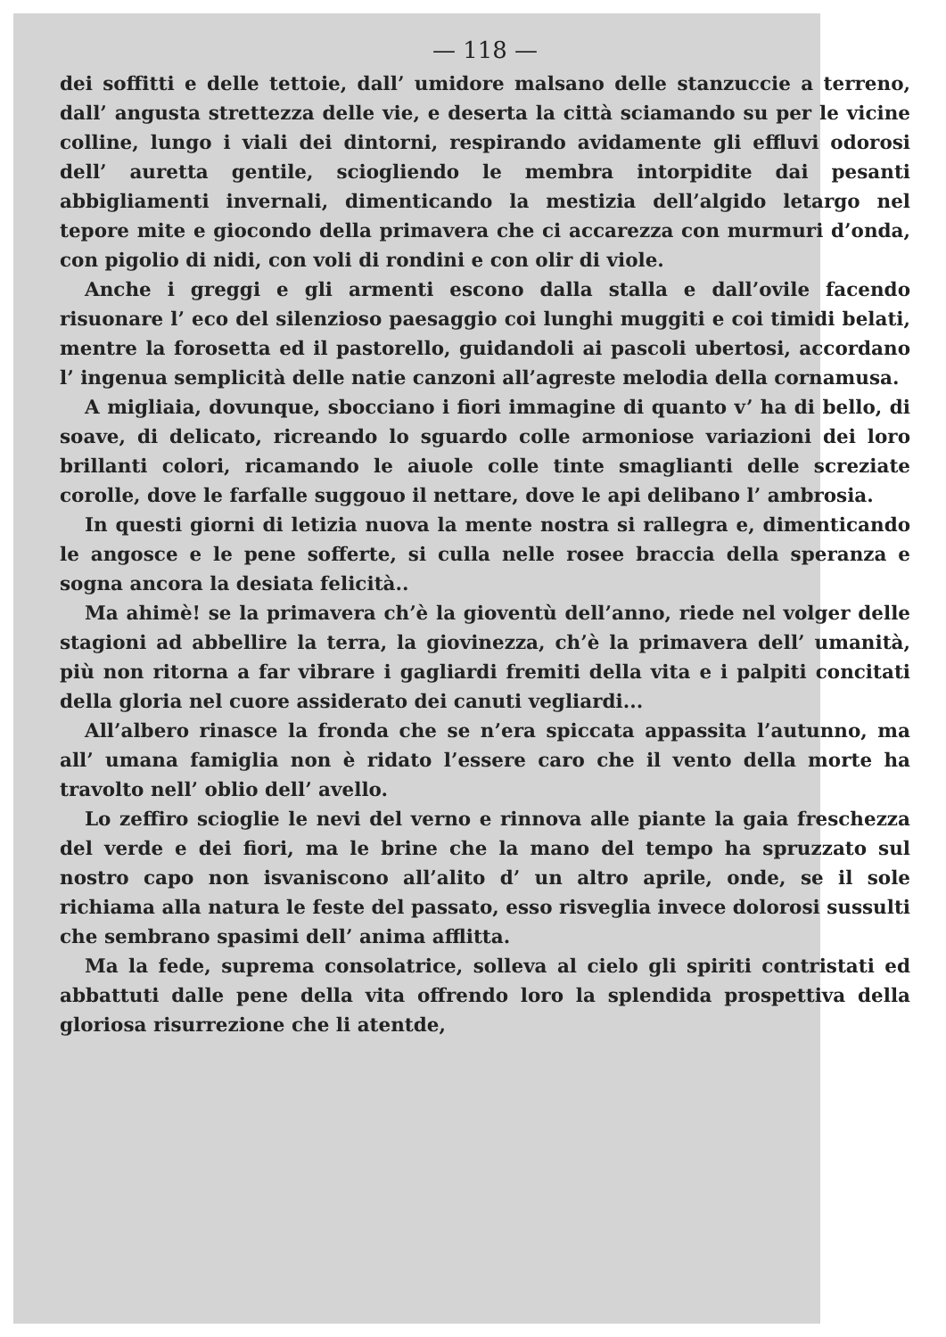— 118 —
dei soffitti e delle tettoie, dall’ umidore malsano delle stanzuccie a terreno, dall’ angusta strettezza delle vie, e deserta la città sciamando su per le vicine colline, lungo i viali dei dintorni, respirando avidamente gli effluvi odorosi dell’ auretta gentile, sciogliendo le membra intorpidite dai pesanti abbigliamenti invernali, dimenticando la mestizia dell’algido letargo nel tepore mite e giocondo della primavera che ci accarezza con murmuri d’onda, con pigolio di nidi, con voli di rondini e con olir di viole.
Anche i greggi e gli armenti escono dalla stalla e dall’ovile facendo risuonare l’ eco del silenzioso paesaggio coi lunghi muggiti e coi timidi belati, mentre la forosetta ed il pastorello, guidandoli ai pascoli ubertosi, accordano l’ ingenua semplicità delle natie canzoni all’agreste melodia della cornamusa.
A migliaia, dovunque, sbocciano i fiori immagine di quanto v’ ha di bello, di soave, di delicato, ricreando lo sguardo colle armoniose variazioni dei loro brillanti colori, ricamando le aiuole colle tinte smaglianti delle screziate corolle, dove le farfalle suggouo il nettare, dove le api delibano l’ ambrosia.
In questi giorni di letizia nuova la mente nostra si rallegra e, dimenticando le angosce e le pene sofferte, si culla nelle rosee braccia della speranza e sogna ancora la desiata felicità..
Ma ahimè! se la primavera ch’è la gioventù dell’anno, riede nel volger delle stagioni ad abbellire la terra, la giovinezza, ch’è la primavera dell’ umanità, più non ritorna a far vibrare i gagliardi fremiti della vita e i palpiti concitati della gloria nel cuore assiderato dei canuti vegliardi...
All’albero rinasce la fronda che se n’era spiccata appassita l’autunno, ma all’ umana famiglia non è ridato l’essere caro che il vento della morte ha travolto nell’ oblio dell’ avello.
Lo zeffiro scioglie le nevi del verno e rinnova alle piante la gaia freschezza del verde e dei fiori, ma le brine che la mano del tempo ha spruzzato sul nostro capo non isvaniscono all’alito d’ un altro aprile, onde, se il sole richiama alla natura le feste del passato, esso risveglia invece dolorosi sussulti che sembrano spasimi dell’ anima afflitta.
Ma la fede, suprema consolatrice, solleva al cielo gli spiriti contristati ed abbattuti dalle pene della vita offrendo loro la splendida prospettiva della gloriosa risurrezione che li atentde,